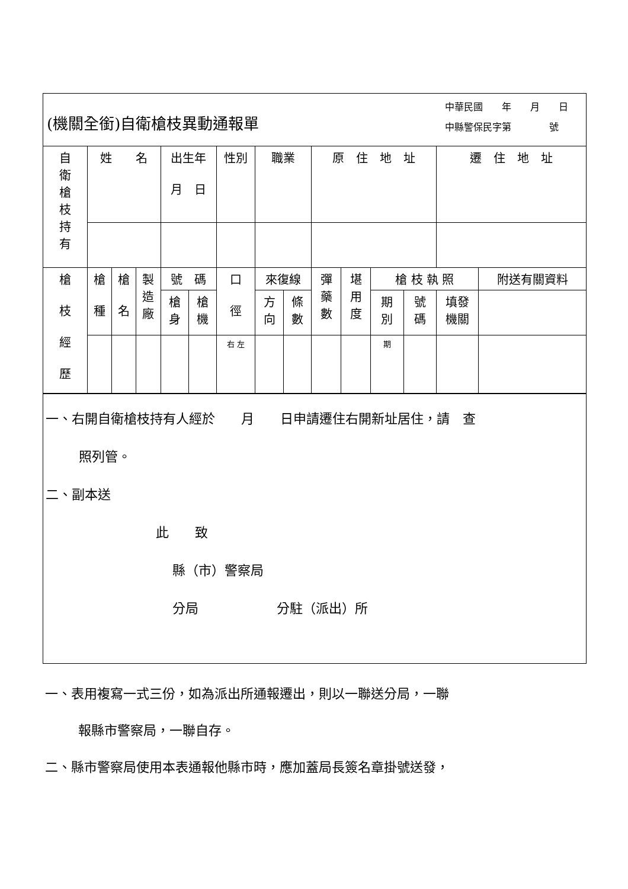(機關全銜)自衛槍枝異動通報單
中華民國　　年　　月　　日
中縣警保民字第　　　　號
| 自 衛 槍 枝 持 有 | 姓 名 | | | 出生年 月 日 | | 性別 | 職業 | | 原 住 地 址 | | | | 遷 住 地 址 | |
| 槍 枝 經 歷 | 槍 種 | 槍 名 | 製 造 廠 | 號 碼 | | 口 徑 | 來復線 | | 彈 藥 數 | 堪 用 度 | 槍 枝 執 照 | | | 附送有關資料 |
| | | | | 槍 身 | 槍 機 | | 方 向 | 條 數 | | | 期 別 | 號 碼 | 填發 機關 | |
| | | | | | | 右 左 | | | | | 期 | | | |
一、右開自衛槍枝持有人經於　　月　　日申請遷住右開新址居住，請　查
照列管。
二、副本送
此　　致
縣（市）警察局
分局　　　　　　分駐（派出）所
一、表用複寫一式三份，如為派出所通報遷出，則以一聯送分局，一聯
報縣市警察局，一聯自存。
二、縣市警察局使用本表通報他縣市時，應加蓋局長簽名章掛號送發，